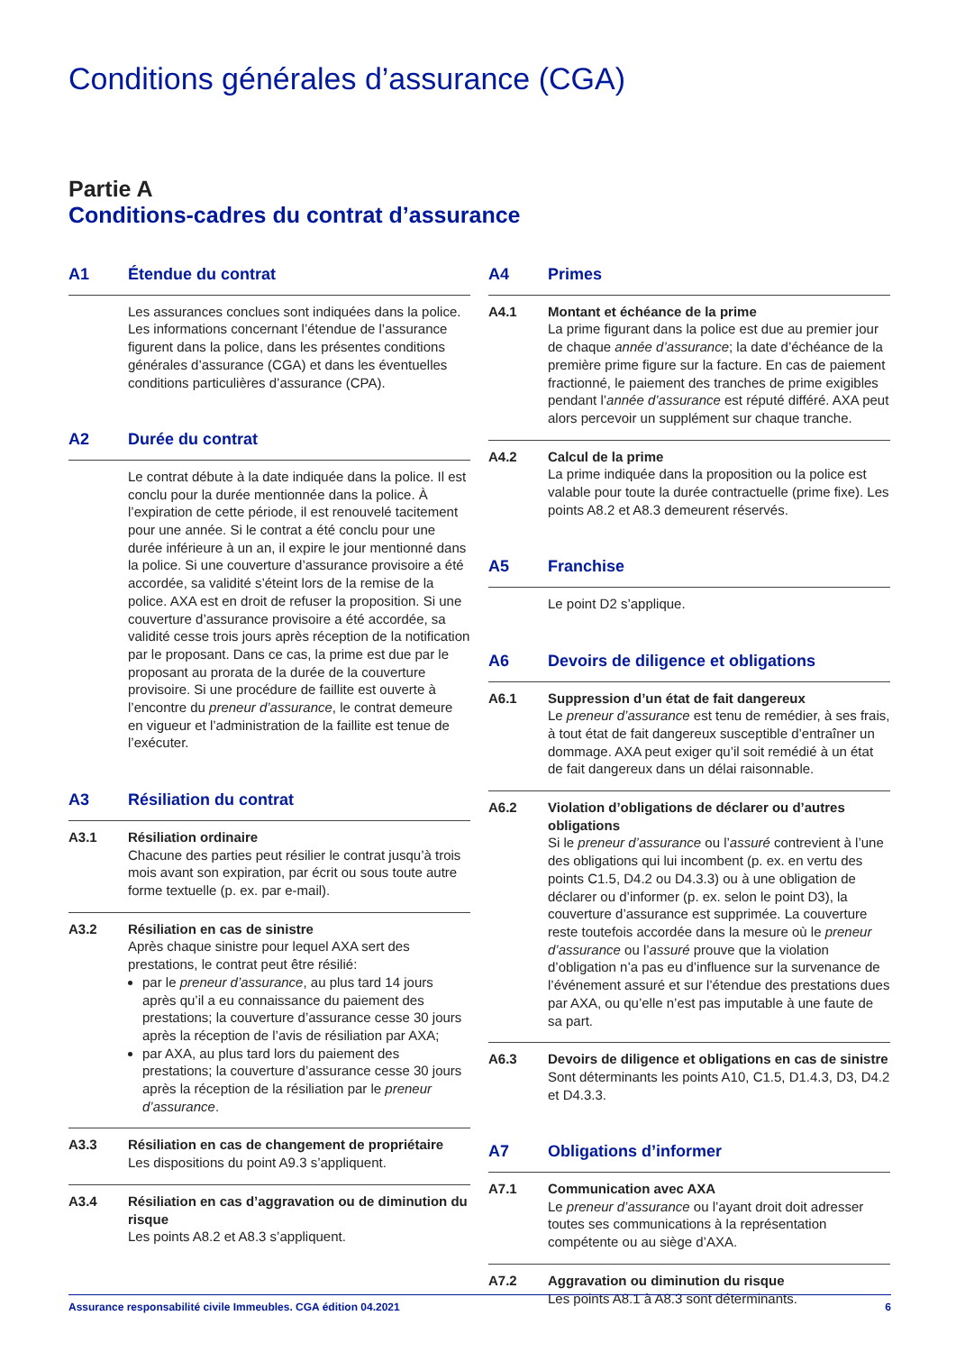Conditions générales d’assurance (CGA)
Partie A
Conditions-cadres du contrat d’assurance
A1 Étendue du contrat
Les assurances conclues sont indiquées dans la police. Les informations concernant l’étendue de l’assurance figurent dans la police, dans les présentes conditions générales d’assurance (CGA) et dans les éventuelles conditions particulières d’assurance (CPA).
A2 Durée du contrat
Le contrat débute à la date indiquée dans la police. Il est conclu pour la durée mentionnée dans la police. À l’expiration de cette période, il est renouvelé tacitement pour une année. Si le contrat a été conclu pour une durée inférieure à un an, il expire le jour mentionné dans la police. Si une couverture d’assurance provisoire a été accordée, sa validité s’éteint lors de la remise de la police. AXA est en droit de refuser la proposition. Si une couverture d’assurance provisoire a été accordée, sa validité cesse trois jours après réception de la notification par le proposant. Dans ce cas, la prime est due par le proposant au prorata de la durée de la couverture provisoire. Si une procédure de faillite est ouverte à l’encontre du preneur d’assurance, le contrat demeure en vigueur et l’administration de la faillite est tenue de l’exécuter.
A3 Résiliation du contrat
A3.1 Résiliation ordinaire
Chacune des parties peut résilier le contrat jusqu’à trois mois avant son expiration, par écrit ou sous toute autre forme textuelle (p. ex. par e-mail).
A3.2 Résiliation en cas de sinistre
Après chaque sinistre pour lequel AXA sert des prestations, le contrat peut être résilié:
par le preneur d’assurance, au plus tard 14 jours après qu’il a eu connaissance du paiement des prestations; la couverture d’assurance cesse 30 jours après la réception de l’avis de résiliation par AXA;
par AXA, au plus tard lors du paiement des prestations; la couverture d’assurance cesse 30 jours après la réception de la résiliation par le preneur d’assurance.
A3.3 Résiliation en cas de changement de propriétaire
Les dispositions du point A9.3 s’appliquent.
A3.4 Résiliation en cas d’aggravation ou de diminution du risque
Les points A8.2 et A8.3 s’appliquent.
A4 Primes
A4.1 Montant et échéance de la prime
La prime figurant dans la police est due au premier jour de chaque année d’assurance; la date d’échéance de la première prime figure sur la facture. En cas de paiement fractionné, le paiement des tranches de prime exigibles pendant l’année d’assurance est réputé différé. AXA peut alors percevoir un supplément sur chaque tranche.
A4.2 Calcul de la prime
La prime indiquée dans la proposition ou la police est valable pour toute la durée contractuelle (prime fixe). Les points A8.2 et A8.3 demeurent réservés.
A5 Franchise
Le point D2 s’applique.
A6 Devoirs de diligence et obligations
A6.1 Suppression d’un état de fait dangereux
Le preneur d’assurance est tenu de remédier, à ses frais, à tout état de fait dangereux susceptible d’entraîner un dommage. AXA peut exiger qu’il soit remédié à un état de fait dangereux dans un délai raisonnable.
A6.2 Violation d’obligations de déclarer ou d’autres obligations
Si le preneur d’assurance ou l’assuré contrevient à l’une des obligations qui lui incombent (p. ex. en vertu des points C1.5, D4.2 ou D4.3.3) ou à une obligation de déclarer ou d’informer (p. ex. selon le point D3), la couverture d’assurance est supprimée. La couverture reste toutefois accordée dans la mesure où le preneur d’assurance ou l’assuré prouve que la violation d’obligation n’a pas eu d’influence sur la survenance de l’événement assuré et sur l’étendue des prestations dues par AXA, ou qu’elle n’est pas imputable à une faute de sa part.
A6.3 Devoirs de diligence et obligations en cas de sinistre
Sont déterminants les points A10, C1.5, D1.4.3, D3, D4.2 et D4.3.3.
A7 Obligations d’informer
A7.1 Communication avec AXA
Le preneur d’assurance ou l’ayant droit doit adresser toutes ses communications à la représentation compétente ou au siège d’AXA.
A7.2 Aggravation ou diminution du risque
Les points A8.1 à A8.3 sont déterminants.
Assurance responsabilité civile Immeubles. CGA édition 04.2021 6